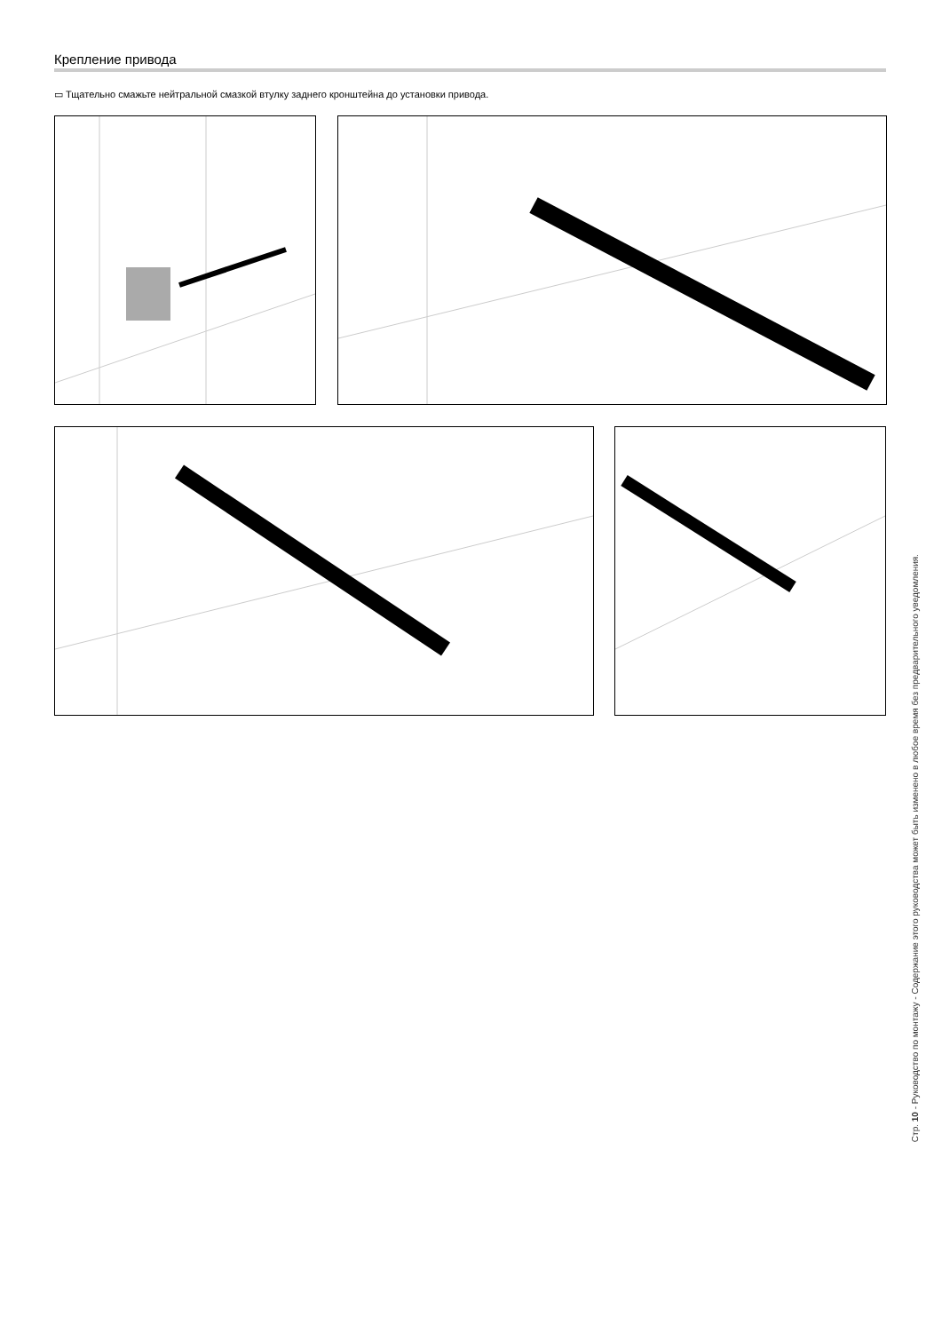Крепление привода
▭ Тщательно смажьте нейтральной смазкой втулку заднего кронштейна до установки привода.
Стр. 10 - Руководство по монтажу - Содержание этого руководства может быть изменено в любое время без предварительного уведомления.